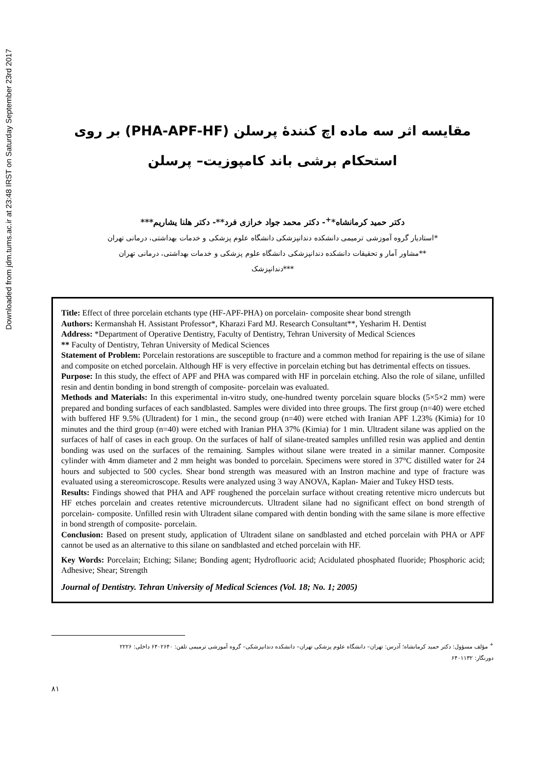Downloaded from jdm.tums.ac.ir at 23:48 IRST on Saturday September 23rd 2017
مقایسه اثر سه ماده اچ کنندهٔ پرسلن (PHA-APF-HF) بر روی
استحکام برشی باند کامپوزیت– پرسلن
دکتر حمید کرمانشاه*<sup>+</sup>- دکتر محمد جواد خرازی فرد**- دکتر هلنا یشاریم***
*استادیار گروه آموزشی ترمیمی دانشکده دندانپزشکی دانشگاه علوم پزشکی و خدمات بهداشتی، درمانی تهران
**مشاور آمار و تحقیقات دانشکده دندانپزشکی دانشگاه علوم پزشکی و خدمات بهداشتی، درمانی تهران
***دندانپزشک
Title: Effect of three porcelain etchants type (HF-APF-PHA) on porcelain- composite shear bond strength
Authors: Kermanshah H. Assistant Professor*, Kharazi Fard MJ. Research Consultant**, Yesharim H. Dentist
Address: *Department of Operative Dentistry, Faculty of Dentistry, Tehran University of Medical Sciences
** Faculty of Dentistry, Tehran University of Medical Sciences
Statement of Problem: Porcelain restorations are susceptible to fracture and a common method for repairing is the use of silane and composite on etched porcelain. Although HF is very effective in porcelain etching but has detrimental effects on tissues.
Purpose: In this study, the effect of APF and PHA was compared with HF in porcelain etching. Also the role of silane, unfilled resin and dentin bonding in bond strength of composite- porcelain was evaluated.
Methods and Materials: In this experimental in-vitro study, one-hundred twenty porcelain square blocks (5×5×2 mm) were prepared and bonding surfaces of each sandblasted. Samples were divided into three groups. The first group (n=40) were etched with buffered HF 9.5% (Ultradent) for 1 min., the second group (n=40) were etched with Iranian APF 1.23% (Kimia) for 10 minutes and the third group (n=40) were etched with Iranian PHA 37% (Kimia) for 1 min. Ultradent silane was applied on the surfaces of half of cases in each group. On the surfaces of half of silane-treated samples unfilled resin was applied and dentin bonding was used on the surfaces of the remaining. Samples without silane were treated in a similar manner. Composite cylinder with 4mm diameter and 2 mm height was bonded to porcelain. Specimens were stored in 37°C distilled water for 24 hours and subjected to 500 cycles. Shear bond strength was measured with an Instron machine and type of fracture was evaluated using a stereomicroscope. Results were analyzed using 3 way ANOVA, Kaplan- Maier and Tukey HSD tests.
Results: Findings showed that PHA and APF roughened the porcelain surface without creating retentive micro undercuts but HF etches porcelain and creates retentive microundercuts. Ultradent silane had no significant effect on bond strength of porcelain- composite. Unfilled resin with Ultradent silane compared with dentin bonding with the same silane is more effective in bond strength of composite- porcelain.
Conclusion: Based on present study, application of Ultradent silane on sandblasted and etched porcelain with PHA or APF cannot be used as an alternative to this silane on sandblasted and etched porcelain with HF.
Key Words: Porcelain; Etching; Silane; Bonding agent; Hydrofluoric acid; Acidulated phosphated fluoride; Phosphoric acid; Adhesive; Shear; Strength
Journal of Dentistry. Tehran University of Medical Sciences (Vol. 18; No. 1; 2005)
<sup>+</sup> مؤلف مسؤول: دکتر حمید کرمانشاه؛ آدرس: تهران– دانشگاه علوم پزشکی تهران– دانشکده دندانپزشکی– گروه آموزشی ترمیمی تلفن: ۶۴۰۲۶۴۰ داخلی: ۲۲۲۶
دورنگار: ۶۴۰۱۱۳۲
۸۱